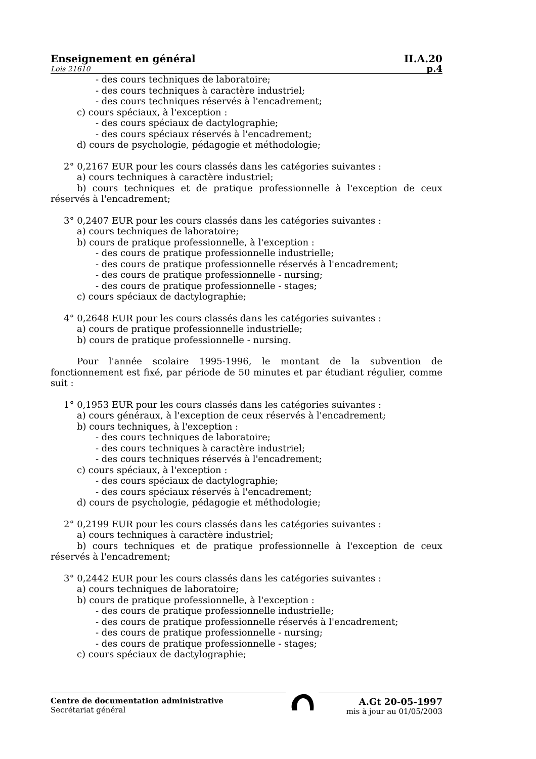Enseignement en général II.A.20
Lois 21610 p.4
- des cours techniques de laboratoire;
- des cours techniques à caractère industriel;
- des cours techniques réservés à l'encadrement;
c) cours spéciaux, à l'exception :
- des cours spéciaux de dactylographie;
- des cours spéciaux réservés à l'encadrement;
d) cours de psychologie, pédagogie et méthodologie;
2° 0,2167 EUR pour les cours classés dans les catégories suivantes :
a) cours techniques à caractère industriel;
b) cours techniques et de pratique professionnelle à l'exception de ceux réservés à l'encadrement;
3° 0,2407 EUR pour les cours classés dans les catégories suivantes :
a) cours techniques de laboratoire;
b) cours de pratique professionnelle, à l'exception :
- des cours de pratique professionnelle industrielle;
- des cours de pratique professionnelle réservés à l'encadrement;
- des cours de pratique professionnelle - nursing;
- des cours de pratique professionnelle - stages;
c) cours spéciaux de dactylographie;
4° 0,2648 EUR pour les cours classés dans les catégories suivantes :
a) cours de pratique professionnelle industrielle;
b) cours de pratique professionnelle - nursing.
Pour l'année scolaire 1995-1996, le montant de la subvention de fonctionnement est fixé, par période de 50 minutes et par étudiant régulier, comme suit :
1° 0,1953 EUR pour les cours classés dans les catégories suivantes :
a) cours généraux, à l'exception de ceux réservés à l'encadrement;
b) cours techniques, à l'exception :
- des cours techniques de laboratoire;
- des cours techniques à caractère industriel;
- des cours techniques réservés à l'encadrement;
c) cours spéciaux, à l'exception :
- des cours spéciaux de dactylographie;
- des cours spéciaux réservés à l'encadrement;
d) cours de psychologie, pédagogie et méthodologie;
2° 0,2199 EUR pour les cours classés dans les catégories suivantes :
a) cours techniques à caractère industriel;
b) cours techniques et de pratique professionnelle à l'exception de ceux réservés à l'encadrement;
3° 0,2442 EUR pour les cours classés dans les catégories suivantes :
a) cours techniques de laboratoire;
b) cours de pratique professionnelle, à l'exception :
- des cours de pratique professionnelle industrielle;
- des cours de pratique professionnelle réservés à l'encadrement;
- des cours de pratique professionnelle - nursing;
- des cours de pratique professionnelle - stages;
c) cours spéciaux de dactylographie;
Centre de documentation administrative
Secrétariat général
A.Gt 20-05-1997
mis à jour au 01/05/2003